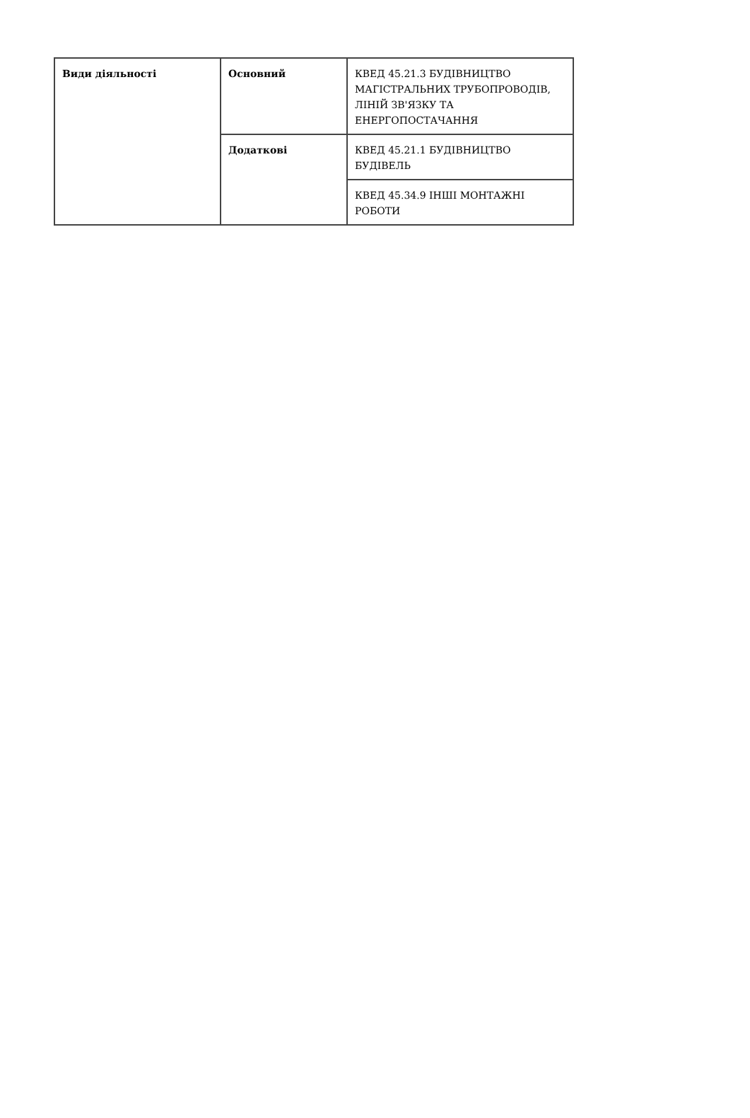| Види діяльності | Основний | КВЕД 45.21.3 БУДІВНИЦТВО МАГІСТРАЛЬНИХ ТРУБОПРОВОДІВ, ЛІНІЙ ЗВ'ЯЗКУ ТА ЕНЕРГОПОСТАЧАННЯ |
| | Додаткові | КВЕД 45.21.1 БУДІВНИЦТВО БУДІВЕЛЬ |
| | | КВЕД 45.34.9 ІНШІ МОНТАЖНІ РОБОТИ |